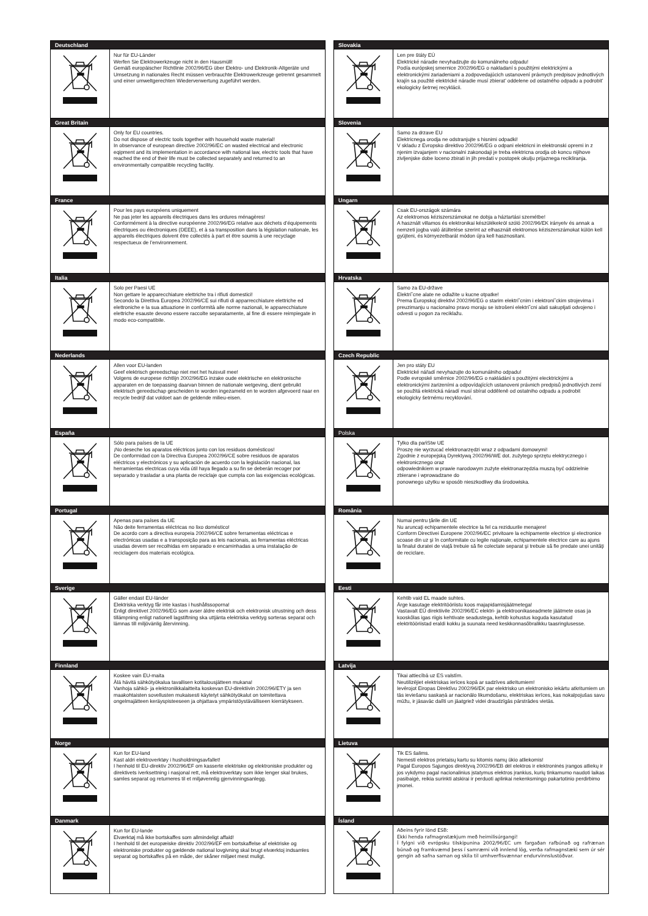| Deutschland | |
| --- | --- |
| | Nur für EU-Länder Werfen Sie Elektrowerkzeuge nicht in den Hausmüll! Gemäß europäischer Richtlinie 2002/96/EG über Elektro- und Elektronik-Altgeräte und Umsetzung in nationales Recht müssen verbrauchte Elektrowerkzeuge getrennt gesammelt und einer umweltgerechten Wiederverwertung zugeführt werden. |
| Great Britain | |
| | Only for EU countries. Do not dispose of electric tools together with household waste material! In observance of european directive 2002/96/EC on wasted electrical and electronic eqipment and its implementation in accordance with national law, electric tools that have reached the end of their life must be collected separately and returned to an environmentally compatible recycling facility. |
| France | |
| | Pour les pays européens uniquement Ne pas jeter les appareils électriques dans les ordures ménagères! Conformément à la directive européenne 2002/96/EG relative aux déchets d’équipements électriques ou électroniques (DEEE), et à sa transposition dans la législation nationale, les appareils électriques doivent être collectés à part et être soumis à une recyclage respectueux de l’environnement. |
| Italia | |
| | Solo per Paesi UE Non gettare le apparecchiature elettriche tra i rifiuti domestici! Secondo la Direttiva Europea 2002/96/CE sui rifiuti di apparrecchiature elettriche ed elettroniche e la sua attuazione in conformità alle norme nazionali, le apparecchiature elettriche esauste devono essere raccolte separatamente, al fine di essere reimpiegate in modo eco-compatibile. |
| Nederlands | |
| | Allen voor EU-landen Geef elektrisch gereedschap niet met het huisvuil mee! Volgens de europese richtlijn 2002/96/EG inzake oude elektrische en elektronische apparaten en de toepassing daarvan binnen de nationale wetgeving, dient gebruikt elektrisch gereedschap gescheiden te worden ingezameld en te worden afgevoerd naar en recycle bedrijf dat voldoet aan de geldende milieu-eisen. |
| España | |
| | Sólo para países de la UE ¡No deseche los aparatos eléctricos junto con los residuos domésticos! De conformidad con la Directiva Europea 2002/96/CE sobre residuos de aparatos eléctricos y electrónicos y su aplicación de acuerdo con la legislación nacional, las herramientas electricas cuya vida útil haya llegado a su fin se deberán recoger por separado y trasladar a una planta de reciclaje que cumpla con las exigencias ecológicas. |
| Portugal | |
| | Apenas para países da UE Não deite ferramentas eléctricas no lixo doméstico! De acordo com a directiva europeia 2002/96/CE sobre ferramentas eléctricas e electrónicas usadas e a transposição para as leis nacionais, as ferramentas eléctricas usadas devem ser recolhidas em separado e encaminhadas a uma instalação de reciclagem dos materiais ecológica. |
| Sverige | |
| | Gäller endast EU-länder Elektriska verktyg får inte kastas i hushållssoporna! Enligt direktivet 2002/96/EG som avser äldre elektrisk och elektronisk utrustning och dess tillämpning enligt nationell lagstiftning ska uttjänta elektriska verktyg sorteras separat och lämnas till miljövänlig återvinning. |
| Finnland | |
| | Koskee vain EU-maita Älä hävitä sähkötyökalua tavallisen kotitalousjätteen mukana! Vanhoja sähkö- ja elektroniikkalaitteita koskevan EU-direktiivin 2002/96/ETY ja sen maakohtaisten sovellusten mukaisesti käytetyt sähkötyökalut on toimitettava ongelmajätteen keräyspisteeseen ja ohjattava ympäristöystävälliseen kierrätykseen. |
| Norge | |
| | Kun for EU-land Kast aldri elektroverktøy i husholdningsavfallet! I henhold til EU-direktiv 2002/96/EF om kasserte elektriske og elektroniske produkter og direktivets iverksettning i nasjonal rett, må elektroverktøy som ikke lenger skal brukes, samles separat og returneres til et miljøvennlig gjenvinningsanlegg. |
| Danmark | |
| | Kun for EU-lande Elværktøj må ikke bortskaffes som allmindeligt affald! I henhold til det europæiske direktiv 2002/96/EF em bortskaffelse af elektriske og elektroniske produkter og gældende national lovgivning skal brugt elværktoj indsamles separat og bortskaffes på en måde, der skåner miljøet mest muligt. |
| Slovakia | |
| --- | --- |
| | Len pre štáty EÚ Elektrické náradie nevyhadzujte do komunálneho odpadu! Podía európskej smernice 2002/96/EG o nakladaní s použitými elektrickými a elektronickými zariadeniami a zodpovedajúcich ustanovení právnych predpisov jednotlivých krajín sa použité elektrické náradie musí zbierat’ oddelene od ostatného odpadu a podrobit’ ekologicky šetrnej recyklácii. |
| Slovenia | |
| | Samo za drzave EU Elektricnega orodja ne odstranjujte s hisnimi odpadki! V skladu z Evropsko direktivo 2002/96/EG o odpani elektricni in elektronski opremi in z njenim izvajanjem v nacionalni zakonodaji je treba elektricna orodja ob koncu nijihove zivljenjske dobe loceno zbirati in jih predati v postopek okulju prijaznega recikliranja. |
| Ungarn | |
| | Csak EU-országok számára Az elektromos kéziszerszámokat ne dobja a háztartási szemétbe! A használt villamos és elektronikai készülékekröl szóló 2002/96/EK irányelv és annak a nemzeti jogba való átültetése szerint az elhasznált elektromos kéziszerszámokat külön kell gyüjteni, és környezetbarát módon újra kell hasznositani. |
| Hrvatska | |
| | Samo za EU-države Elektri˘cne alate ne odlažite u kucne otpatke! Prema Europskoj direktivi 2002/96/EG o starim elektri˘cnim i elektroni˘ckim strojevima i preuzimanju u nacionalno pravo moraju se istrošeni elektri˘cni alati sakupljati odvojeno i odvesti u pogon za reciklažu. |
| Czech Republic | |
| | Jen pro státy EU Elektrické nářadí nevyhazujte do komunálniho odpadu! Podle evropské směrnice 2002/96/EG o nakládání s použitými elecktrickými a elektronickými zarizeními a odpovídajících ustanoveni právnich predpisů jednotlivých zemí se použitá elektrická náradí musí sbírat odděleně od ostatniho odpadu a podrobit ekologicky šetrnému recyklování. |
| Polska | |
| | Tylko dla pańStw UE Proszę nie wyrzucać elektronarzędzi wraz z odpadami domowymi! Zgodnie z europejską Dyrektywą 2002/96/WE dot. zużytego sprzętu elektrycznego i elektronicznego oraz odpowiednikiem w prawie narodowym zużyte elektronarzędzia muszą być oddzielnie zbierane i wprowadzane do ponownego użytku w sposób nieszkodliwy dla środowiska. |
| România | |
| | Numai pentru ţările din UE Nu aruncaţi echipamentele electrice la fel ca reziduurile menajere! Conform Directivei Europene 2002/96/EC privitoare la echipamente electrice şi electronice scoase din uz şi în conformitate cu legile naţionale, echipamentele electrice care au ajuns la finalul duratei de viaţă trebuie să fie colectate separat şi trebuie să fie predate unei unităţi de reciclare. |
| Eesti | |
| | Kehtib vaid EL maade suhtes. Ärge kasutage elektritööriistu koos majapidamisjäätmetega! Vastavalt EÜ direktiivile 2002/96/EC elektri- ja elektroonikaseadmete jäätmete osas ja kooskõlas igas riigis kehtivate seadustega, kehtib kohustus koguda kasutatud elektritööriistad eraldi kokku ja suunata need keskkonnasõbralikku taasringlusesse. |
| Latvija | |
| | Tikai attiecībā uz ES valstīm. Neutilizējiet elektriskas ierīces kopā ar sadzīves atkritumiem! Ievērojot Eiropas Direktīvu 2002/96/EK par elektrisko un elektronisko iekārtu atkritumiem un tās ieviešanu saskaņā ar nacionālo likumdošanu, elektriskas ierīces, kas nokalpojušas savu mūžu, ir jāsavāc dalīti un jāatgriež videi draudzīgās pārstrādes vietās. |
| Lietuva | |
| | Tik ES šalims. Nemesti elektros prietaisų kartu su kitomis namų ūkio atliekomis! Pagal Europos Sąjungos direktyvą 2002/96/EB dėl elektros ir elektroninės įrangos atliekų ir jos vykdymo pagal nacionalinius įstatymus elektros įrankius, kurių tinkamumo naudoti laikas pasibaigė, reikia surinkti atskirai ir perduoti aplinkai nekenksmingo pakartotinio perdirbimo įmonei. |
| Ísland | |
| | Aðeins fyrir lönd ESB: Ekki henda rafmagnstækjum með heimilisúrgangi! Í fylgni við evrópsku tilskipunina 2002/96/EC um fargaðan rafbúnað og rafrænan búnað og framkvæmd þess í samræmi við innlend lög, verða rafmagnstæki sem úr sér gengin að safna saman og skila til umhverfisvænnar endurvinnslustöðvar. |